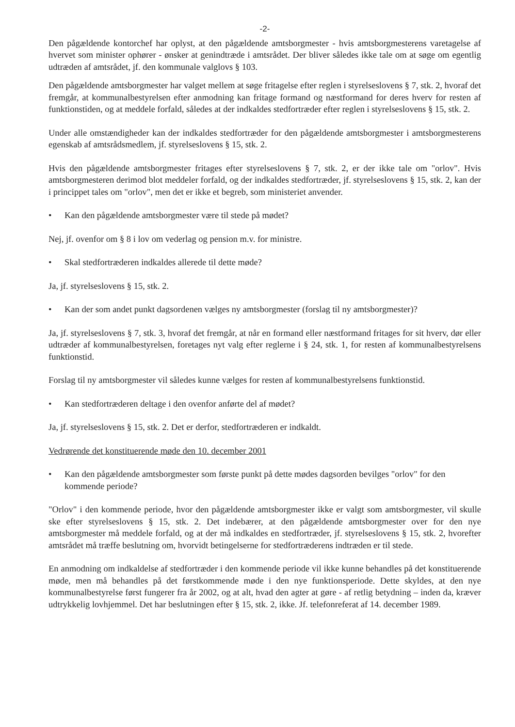-2-
Den pågældende kontorchef har oplyst, at den pågældende amtsborgmester - hvis amtsborgmesterens varetagelse af hvervet som minister ophører - ønsker at genindtræde i amtsrådet. Der bliver således ikke tale om at søge om egentlig udtræden af amtsrådet, jf. den kommunale valglovs § 103.
Den pågældende amtsborgmester har valget mellem at søge fritagelse efter reglen i styrelseslovens § 7, stk. 2, hvoraf det fremgår, at kommunalbestyrelsen efter anmodning kan fritage formand og næstformand for deres hverv for resten af funktionstiden, og at meddele forfald, således at der indkaldes stedfortræder efter reglen i styrelseslovens § 15, stk. 2.
Under alle omstændigheder kan der indkaldes stedfortræder for den pågældende amtsborgmester i amtsborgmesterens egenskab af amtsrådsmedlem, jf. styrelseslovens § 15, stk. 2.
Hvis den pågældende amtsborgmester fritages efter styrelseslovens § 7, stk. 2, er der ikke tale om "orlov". Hvis amtsborgmesteren derimod blot meddeler forfald, og der indkaldes stedfortræder, jf. styrelseslovens § 15, stk. 2, kan der i princippet tales om "orlov", men det er ikke et begreb, som ministeriet anvender.
• Kan den pågældende amtsborgmester være til stede på mødet?
Nej, jf. ovenfor om § 8 i lov om vederlag og pension m.v. for ministre.
• Skal stedfortræderen indkaldes allerede til dette møde?
Ja, jf. styrelseslovens § 15, stk. 2.
• Kan der som andet punkt dagsordenen vælges ny amtsborgmester (forslag til ny amtsborgmester)?
Ja, jf. styrelseslovens § 7, stk. 3, hvoraf det fremgår, at når en formand eller næstformand fritages for sit hverv, dør eller udtræder af kommunalbestyrelsen, foretages nyt valg efter reglerne i § 24, stk. 1, for resten af kommunalbestyrelsens funktionstid.
Forslag til ny amtsborgmester vil således kunne vælges for resten af kommunalbestyrelsens funktionstid.
• Kan stedfortræderen deltage i den ovenfor anførte del af mødet?
Ja, jf. styrelseslovens § 15, stk. 2. Det er derfor, stedfortræderen er indkaldt.
Vedrørende det konstituerende møde den 10. december 2001
• Kan den pågældende amtsborgmester som første punkt på dette mødes dagsorden bevilges "orlov" for den kommende periode?
"Orlov" i den kommende periode, hvor den pågældende amtsborgmester ikke er valgt som amtsborgmester, vil skulle ske efter styrelseslovens § 15, stk. 2. Det indebærer, at den pågældende amtsborgmester over for den nye amtsborgmester må meddele forfald, og at der må indkaldes en stedfortræder, jf. styrelseslovens § 15, stk. 2, hvorefter amtsrådet må træffe beslutning om, hvorvidt betingelserne for stedfortræderens indtræden er til stede.
En anmodning om indkaldelse af stedfortræder i den kommende periode vil ikke kunne behandles på det konstituerende møde, men må behandles på det førstkommende møde i den nye funktionsperiode. Dette skyldes, at den nye kommunalbestyrelse først fungerer fra år 2002, og at alt, hvad den agter at gøre - af retlig betydning – inden da, kræver udtrykkelig lovhjemmel. Det har beslutningen efter § 15, stk. 2, ikke. Jf. telefonreferat af 14. december 1989.